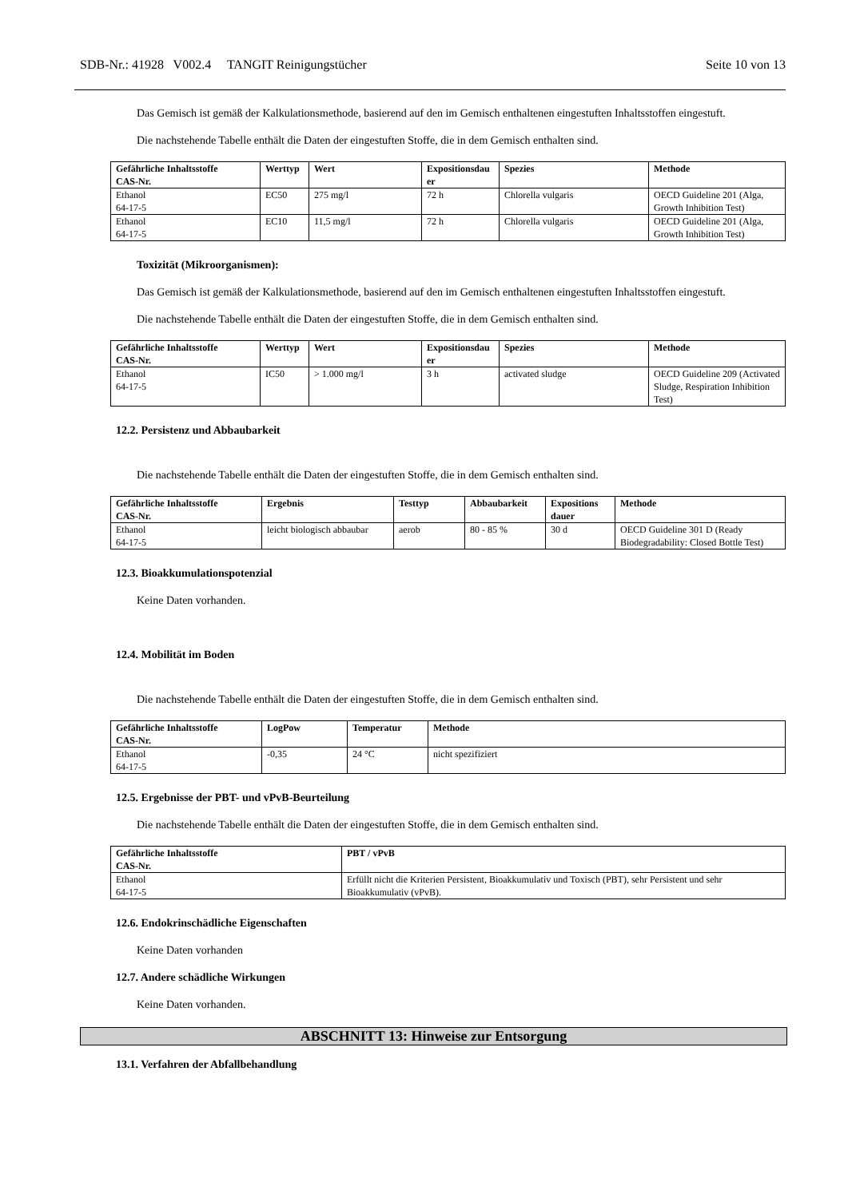SDB-Nr.: 41928 V002.4 TANGIT Reinigungstücher Seite 10 von 13
Das Gemisch ist gemäß der Kalkulationsmethode, basierend auf den im Gemisch enthaltenen eingestuften Inhaltsstoffen eingestuft.
Die nachstehende Tabelle enthält die Daten der eingestuften Stoffe, die in dem Gemisch enthalten sind.
| Gefährliche Inhaltsstoffe CAS-Nr. | Werttyp | Wert | Expositionsdau er | Spezies | Methode |
| --- | --- | --- | --- | --- | --- |
| Ethanol 64-17-5 | EC50 | 275 mg/l | 72 h | Chlorella vulgaris | OECD Guideline 201 (Alga, Growth Inhibition Test) |
| Ethanol 64-17-5 | EC10 | 11,5 mg/l | 72 h | Chlorella vulgaris | OECD Guideline 201 (Alga, Growth Inhibition Test) |
Toxizität (Mikroorganismen):
Das Gemisch ist gemäß der Kalkulationsmethode, basierend auf den im Gemisch enthaltenen eingestuften Inhaltsstoffen eingestuft.
Die nachstehende Tabelle enthält die Daten der eingestuften Stoffe, die in dem Gemisch enthalten sind.
| Gefährliche Inhaltsstoffe CAS-Nr. | Werttyp | Wert | Expositionsdau er | Spezies | Methode |
| --- | --- | --- | --- | --- | --- |
| Ethanol 64-17-5 | IC50 | > 1.000 mg/l | 3 h | activated sludge | OECD Guideline 209 (Activated Sludge, Respiration Inhibition Test) |
12.2. Persistenz und Abbaubarkeit
Die nachstehende Tabelle enthält die Daten der eingestuften Stoffe, die in dem Gemisch enthalten sind.
| Gefährliche Inhaltsstoffe CAS-Nr. | Ergebnis | Testtyp | Abbaubarkeit | Expositions dauer | Methode |
| --- | --- | --- | --- | --- | --- |
| Ethanol 64-17-5 | leicht biologisch abbaubar | aerob | 80 - 85 % | 30 d | OECD Guideline 301 D (Ready Biodegradability: Closed Bottle Test) |
12.3. Bioakkumulationspotenzial
Keine Daten vorhanden.
12.4. Mobilität im Boden
Die nachstehende Tabelle enthält die Daten der eingestuften Stoffe, die in dem Gemisch enthalten sind.
| Gefährliche Inhaltsstoffe CAS-Nr. | LogPow | Temperatur | Methode |
| --- | --- | --- | --- |
| Ethanol 64-17-5 | -0,35 | 24 °C | nicht spezifiziert |
12.5. Ergebnisse der PBT- und vPvB-Beurteilung
Die nachstehende Tabelle enthält die Daten der eingestuften Stoffe, die in dem Gemisch enthalten sind.
| Gefährliche Inhaltsstoffe CAS-Nr. | PBT / vPvB |
| --- | --- |
| Ethanol 64-17-5 | Erfüllt nicht die Kriterien Persistent, Bioakkumulativ und Toxisch (PBT), sehr Persistent und sehr Bioakkumulativ (vPvB). |
12.6. Endokrinschädliche Eigenschaften
Keine Daten vorhanden
12.7. Andere schädliche Wirkungen
Keine Daten vorhanden.
ABSCHNITT 13: Hinweise zur Entsorgung
13.1. Verfahren der Abfallbehandlung